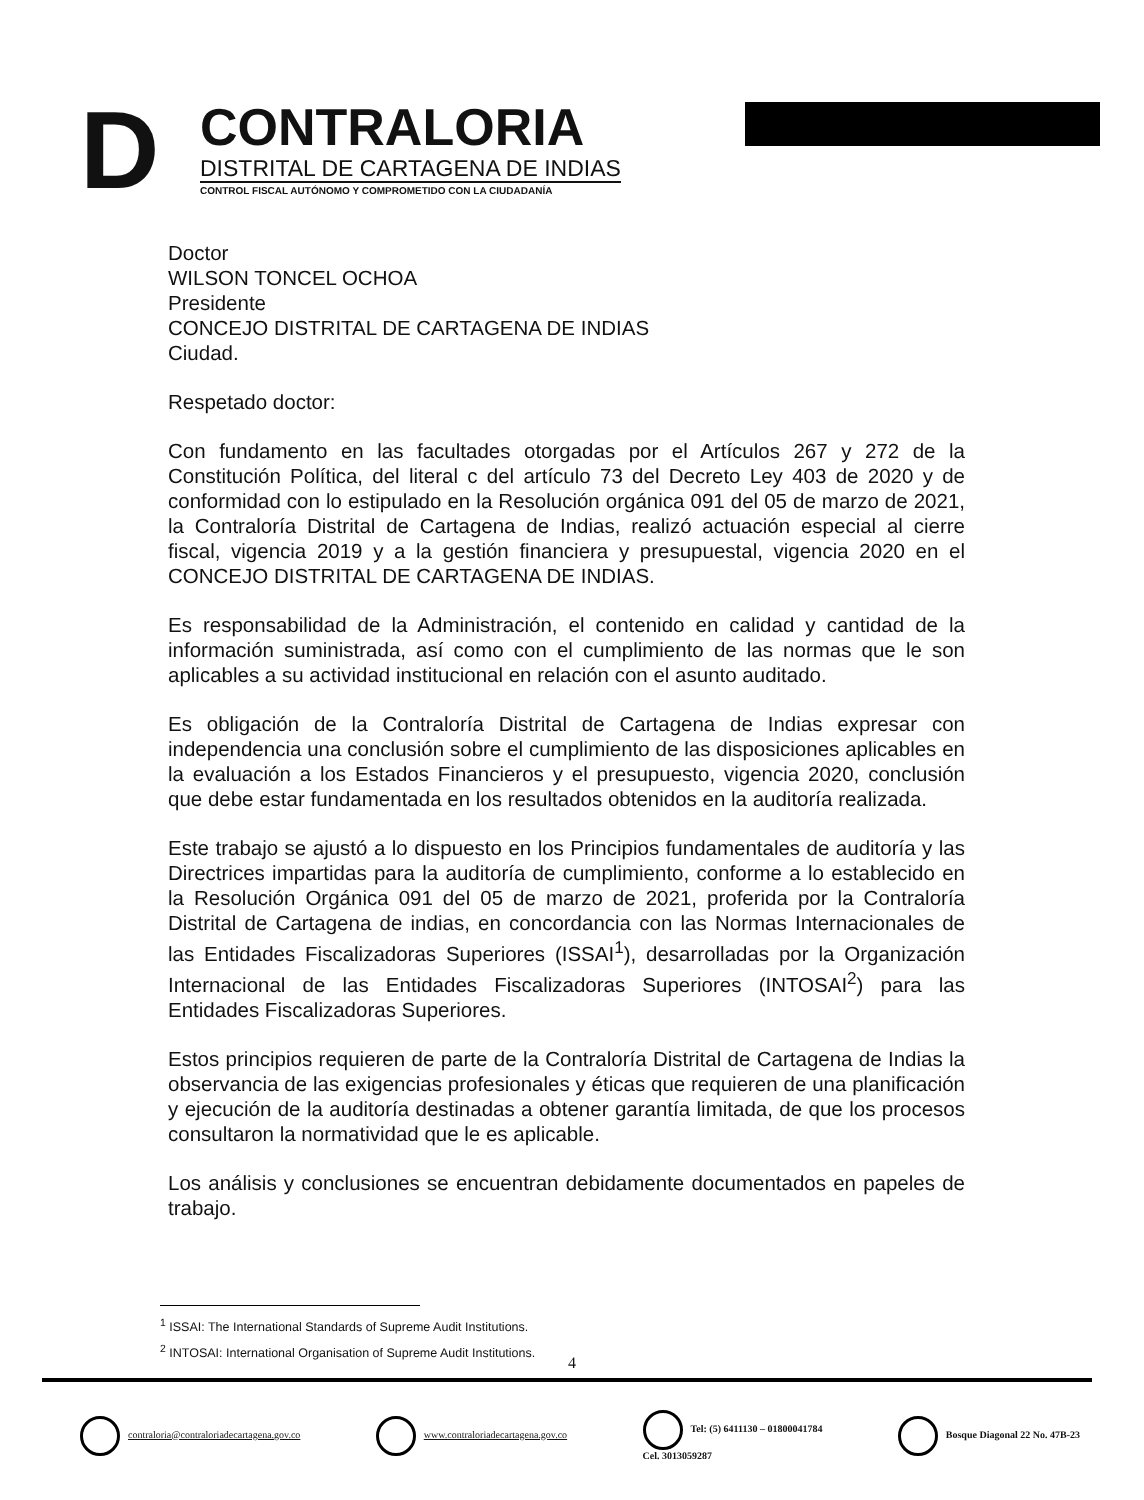D
CONTRALORIA
DISTRITAL DE CARTAGENA DE INDIAS
CONTROL FISCAL AUTÓNOMO Y COMPROMETIDO CON LA CIUDADANÍA
Doctor
WILSON TONCEL OCHOA
Presidente
CONCEJO DISTRITAL DE CARTAGENA DE INDIAS
Ciudad.
Respetado doctor:
Con fundamento en las facultades otorgadas por el Artículos 267 y 272 de la Constitución Política, del literal c del artículo 73 del Decreto Ley 403 de 2020 y de conformidad con lo estipulado en la Resolución orgánica 091 del 05 de marzo de 2021, la Contraloría Distrital de Cartagena de Indias, realizó actuación especial al cierre fiscal, vigencia 2019 y a la gestión financiera y presupuestal, vigencia 2020 en el CONCEJO DISTRITAL DE CARTAGENA DE INDIAS.
Es responsabilidad de la Administración, el contenido en calidad y cantidad de la información suministrada, así como con el cumplimiento de las normas que le son aplicables a su actividad institucional en relación con el asunto auditado.
Es obligación de la Contraloría Distrital de Cartagena de Indias expresar con independencia una conclusión sobre el cumplimiento de las disposiciones aplicables en la evaluación a los Estados Financieros y el presupuesto, vigencia 2020, conclusión que debe estar fundamentada en los resultados obtenidos en la auditoría realizada.
Este trabajo se ajustó a lo dispuesto en los Principios fundamentales de auditoría y las Directrices impartidas para la auditoría de cumplimiento, conforme a lo establecido en la Resolución Orgánica 091 del 05 de marzo de 2021, proferida por la Contraloría Distrital de Cartagena de indias, en concordancia con las Normas Internacionales de las Entidades Fiscalizadoras Superiores (ISSAI<sup>1</sup>), desarrolladas por la Organización Internacional de las Entidades Fiscalizadoras Superiores (INTOSAI<sup>2</sup>) para las Entidades Fiscalizadoras Superiores.
Estos principios requieren de parte de la Contraloría Distrital de Cartagena de Indias la observancia de las exigencias profesionales y éticas que requieren de una planificación y ejecución de la auditoría destinadas a obtener garantía limitada, de que los procesos consultaron la normatividad que le es aplicable.
Los análisis y conclusiones se encuentran debidamente documentados en papeles de trabajo.
<sup>1</sup> ISSAI: The International Standards of Supreme Audit Institutions.
<sup>2</sup> INTOSAI: International Organisation of Supreme Audit Institutions.
4
contraloria@contraloriadecartagena.gov.co
www.contraloriadecartagena.gov.co
Tel: (5) 6411130 – 01800041784
Cel. 3013059287
Bosque Diagonal 22 No. 47B-23